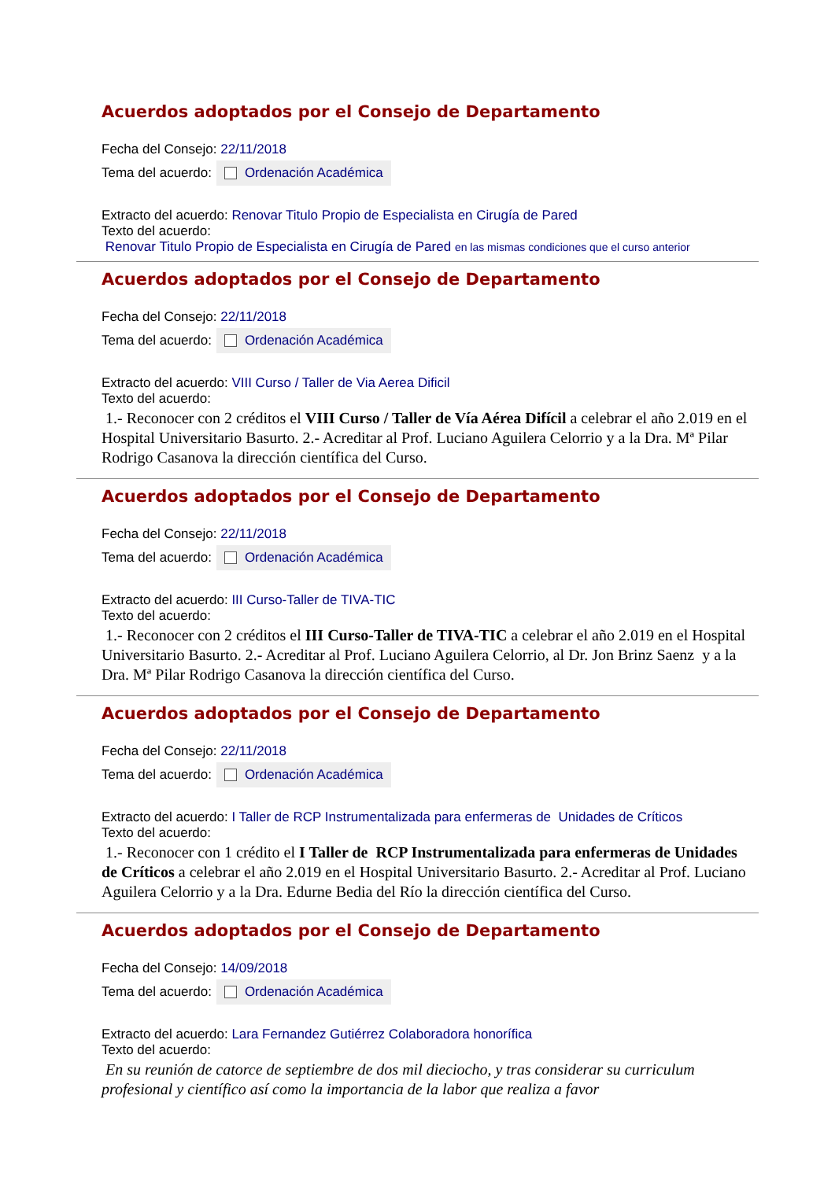Acuerdos adoptados por el Consejo de Departamento
Fecha del Consejo: 22/11/2018
Tema del acuerdo: Ordenación Académica
Extracto del acuerdo: Renovar Titulo Propio de Especialista en Cirugía de Pared
Texto del acuerdo:
Renovar Titulo Propio de Especialista en Cirugía de Pared en las mismas condiciones que el curso anterior
Acuerdos adoptados por el Consejo de Departamento
Fecha del Consejo: 22/11/2018
Tema del acuerdo: Ordenación Académica
Extracto del acuerdo: VIII Curso / Taller de Via Aerea Dificil
Texto del acuerdo:
1.- Reconocer con 2 créditos el VIII Curso / Taller de Vía Aérea Difícil a celebrar el año 2.019 en el Hospital Universitario Basurto. 2.- Acreditar al Prof. Luciano Aguilera Celorrio y a la Dra. Mª Pilar Rodrigo Casanova la dirección científica del Curso.
Acuerdos adoptados por el Consejo de Departamento
Fecha del Consejo: 22/11/2018
Tema del acuerdo: Ordenación Académica
Extracto del acuerdo: III Curso-Taller de TIVA-TIC
Texto del acuerdo:
1.- Reconocer con 2 créditos el III Curso-Taller de TIVA-TIC a celebrar el año 2.019 en el Hospital Universitario Basurto. 2.- Acreditar al Prof. Luciano Aguilera Celorrio, al Dr. Jon Brinz Saenz y a la Dra. Mª Pilar Rodrigo Casanova la dirección científica del Curso.
Acuerdos adoptados por el Consejo de Departamento
Fecha del Consejo: 22/11/2018
Tema del acuerdo: Ordenación Académica
Extracto del acuerdo: I Taller de RCP Instrumentalizada para enfermeras de Unidades de Críticos
Texto del acuerdo:
1.- Reconocer con 1 crédito el I Taller de RCP Instrumentalizada para enfermeras de Unidades de Críticos a celebrar el año 2.019 en el Hospital Universitario Basurto. 2.- Acreditar al Prof. Luciano Aguilera Celorrio y a la Dra. Edurne Bedia del Río la dirección científica del Curso.
Acuerdos adoptados por el Consejo de Departamento
Fecha del Consejo: 14/09/2018
Tema del acuerdo: Ordenación Académica
Extracto del acuerdo: Lara Fernandez Gutiérrez Colaboradora honorífica
Texto del acuerdo:
En su reunión de catorce de septiembre de dos mil dieciocho, y tras considerar su curriculum profesional y científico así como la importancia de la labor que realiza a favor